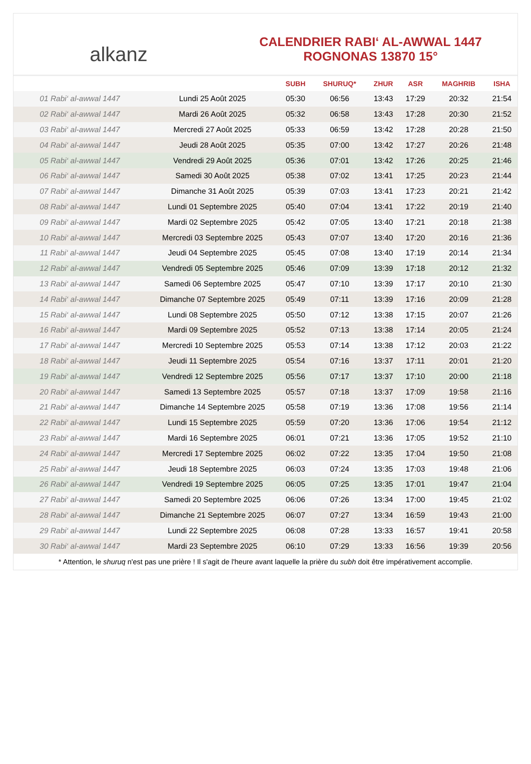alkanz
CALENDRIER RABI‘ AL-AWWAL 1447
ROGNONAS 13870 15°
| | | SUBH | SHURUQ* | ZHUR | ASR | MAGHRIB | ISHA |
| --- | --- | --- | --- | --- | --- | --- | --- |
| 01 Rabi‘ al-awwal 1447 | Lundi 25 Août 2025 | 05:30 | 06:56 | 13:43 | 17:29 | 20:32 | 21:54 |
| 02 Rabi‘ al-awwal 1447 | Mardi 26 Août 2025 | 05:32 | 06:58 | 13:43 | 17:28 | 20:30 | 21:52 |
| 03 Rabi‘ al-awwal 1447 | Mercredi 27 Août 2025 | 05:33 | 06:59 | 13:42 | 17:28 | 20:28 | 21:50 |
| 04 Rabi‘ al-awwal 1447 | Jeudi 28 Août 2025 | 05:35 | 07:00 | 13:42 | 17:27 | 20:26 | 21:48 |
| 05 Rabi‘ al-awwal 1447 | Vendredi 29 Août 2025 | 05:36 | 07:01 | 13:42 | 17:26 | 20:25 | 21:46 |
| 06 Rabi‘ al-awwal 1447 | Samedi 30 Août 2025 | 05:38 | 07:02 | 13:41 | 17:25 | 20:23 | 21:44 |
| 07 Rabi‘ al-awwal 1447 | Dimanche 31 Août 2025 | 05:39 | 07:03 | 13:41 | 17:23 | 20:21 | 21:42 |
| 08 Rabi‘ al-awwal 1447 | Lundi 01 Septembre 2025 | 05:40 | 07:04 | 13:41 | 17:22 | 20:19 | 21:40 |
| 09 Rabi‘ al-awwal 1447 | Mardi 02 Septembre 2025 | 05:42 | 07:05 | 13:40 | 17:21 | 20:18 | 21:38 |
| 10 Rabi‘ al-awwal 1447 | Mercredi 03 Septembre 2025 | 05:43 | 07:07 | 13:40 | 17:20 | 20:16 | 21:36 |
| 11 Rabi‘ al-awwal 1447 | Jeudi 04 Septembre 2025 | 05:45 | 07:08 | 13:40 | 17:19 | 20:14 | 21:34 |
| 12 Rabi‘ al-awwal 1447 | Vendredi 05 Septembre 2025 | 05:46 | 07:09 | 13:39 | 17:18 | 20:12 | 21:32 |
| 13 Rabi‘ al-awwal 1447 | Samedi 06 Septembre 2025 | 05:47 | 07:10 | 13:39 | 17:17 | 20:10 | 21:30 |
| 14 Rabi‘ al-awwal 1447 | Dimanche 07 Septembre 2025 | 05:49 | 07:11 | 13:39 | 17:16 | 20:09 | 21:28 |
| 15 Rabi‘ al-awwal 1447 | Lundi 08 Septembre 2025 | 05:50 | 07:12 | 13:38 | 17:15 | 20:07 | 21:26 |
| 16 Rabi‘ al-awwal 1447 | Mardi 09 Septembre 2025 | 05:52 | 07:13 | 13:38 | 17:14 | 20:05 | 21:24 |
| 17 Rabi‘ al-awwal 1447 | Mercredi 10 Septembre 2025 | 05:53 | 07:14 | 13:38 | 17:12 | 20:03 | 21:22 |
| 18 Rabi‘ al-awwal 1447 | Jeudi 11 Septembre 2025 | 05:54 | 07:16 | 13:37 | 17:11 | 20:01 | 21:20 |
| 19 Rabi‘ al-awwal 1447 | Vendredi 12 Septembre 2025 | 05:56 | 07:17 | 13:37 | 17:10 | 20:00 | 21:18 |
| 20 Rabi‘ al-awwal 1447 | Samedi 13 Septembre 2025 | 05:57 | 07:18 | 13:37 | 17:09 | 19:58 | 21:16 |
| 21 Rabi‘ al-awwal 1447 | Dimanche 14 Septembre 2025 | 05:58 | 07:19 | 13:36 | 17:08 | 19:56 | 21:14 |
| 22 Rabi‘ al-awwal 1447 | Lundi 15 Septembre 2025 | 05:59 | 07:20 | 13:36 | 17:06 | 19:54 | 21:12 |
| 23 Rabi‘ al-awwal 1447 | Mardi 16 Septembre 2025 | 06:01 | 07:21 | 13:36 | 17:05 | 19:52 | 21:10 |
| 24 Rabi‘ al-awwal 1447 | Mercredi 17 Septembre 2025 | 06:02 | 07:22 | 13:35 | 17:04 | 19:50 | 21:08 |
| 25 Rabi‘ al-awwal 1447 | Jeudi 18 Septembre 2025 | 06:03 | 07:24 | 13:35 | 17:03 | 19:48 | 21:06 |
| 26 Rabi‘ al-awwal 1447 | Vendredi 19 Septembre 2025 | 06:05 | 07:25 | 13:35 | 17:01 | 19:47 | 21:04 |
| 27 Rabi‘ al-awwal 1447 | Samedi 20 Septembre 2025 | 06:06 | 07:26 | 13:34 | 17:00 | 19:45 | 21:02 |
| 28 Rabi‘ al-awwal 1447 | Dimanche 21 Septembre 2025 | 06:07 | 07:27 | 13:34 | 16:59 | 19:43 | 21:00 |
| 29 Rabi‘ al-awwal 1447 | Lundi 22 Septembre 2025 | 06:08 | 07:28 | 13:33 | 16:57 | 19:41 | 20:58 |
| 30 Rabi‘ al-awwal 1447 | Mardi 23 Septembre 2025 | 06:10 | 07:29 | 13:33 | 16:56 | 19:39 | 20:56 |
* Attention, le shuruq n'est pas une prière ! Il s'agit de l'heure avant laquelle la prière du subh doit être impérativement accomplie.